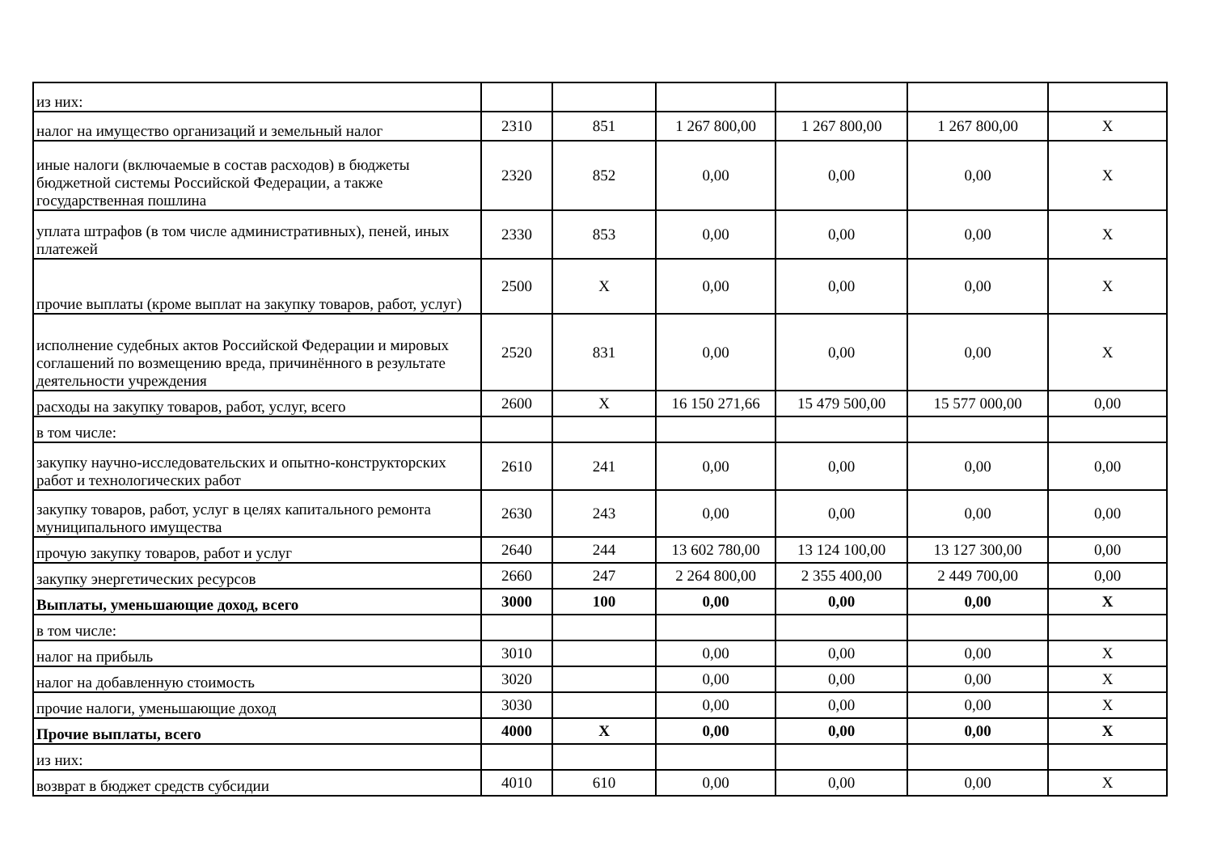| из них: | | | | | | |
| налог на имущество организаций и земельный налог | 2310 | 851 | 1 267 800,00 | 1 267 800,00 | 1 267 800,00 | X |
| иные налоги (включаемые в состав расходов) в бюджеты бюджетной системы Российской Федерации, а также государственная пошлина | 2320 | 852 | 0,00 | 0,00 | 0,00 | X |
| уплата штрафов (в том числе административных), пеней, иных платежей | 2330 | 853 | 0,00 | 0,00 | 0,00 | X |
| прочие выплаты (кроме выплат на закупку товаров, работ, услуг) | 2500 | X | 0,00 | 0,00 | 0,00 | X |
| исполнение судебных актов Российской Федерации и мировых соглашений по возмещению вреда, причинённого в результате деятельности учреждения | 2520 | 831 | 0,00 | 0,00 | 0,00 | X |
| расходы на закупку товаров, работ, услуг, всего | 2600 | X | 16 150 271,66 | 15 479 500,00 | 15 577 000,00 | 0,00 |
| в том числе: | | | | | | |
| закупку научно-исследовательских и опытно-конструкторских работ и технологических работ | 2610 | 241 | 0,00 | 0,00 | 0,00 | 0,00 |
| закупку товаров, работ, услуг в целях капитального ремонта муниципального имущества | 2630 | 243 | 0,00 | 0,00 | 0,00 | 0,00 |
| прочую закупку товаров, работ и услуг | 2640 | 244 | 13 602 780,00 | 13 124 100,00 | 13 127 300,00 | 0,00 |
| закупку энергетических ресурсов | 2660 | 247 | 2 264 800,00 | 2 355 400,00 | 2 449 700,00 | 0,00 |
| Выплаты, уменьшающие доход, всего | 3000 | 100 | 0,00 | 0,00 | 0,00 | X |
| в том числе: | | | | | | |
| налог на прибыль | 3010 | | 0,00 | 0,00 | 0,00 | X |
| налог на добавленную стоимость | 3020 | | 0,00 | 0,00 | 0,00 | X |
| прочие налоги, уменьшающие доход | 3030 | | 0,00 | 0,00 | 0,00 | X |
| Прочие выплаты, всего | 4000 | X | 0,00 | 0,00 | 0,00 | X |
| из них: | | | | | | |
| возврат в бюджет средств субсидии | 4010 | 610 | 0,00 | 0,00 | 0,00 | X |